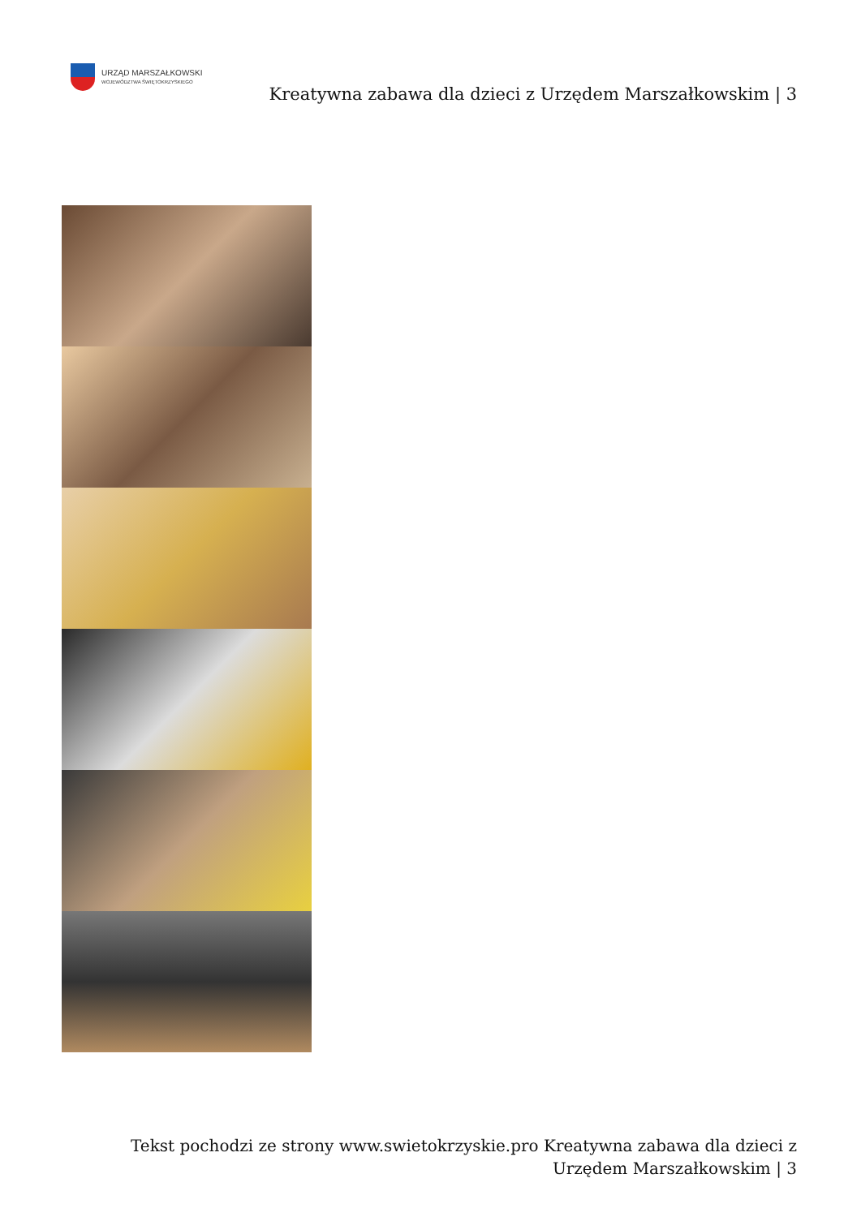URZĄD MARSZAŁKOWSKI
WOJEWÓDZTWA ŚWIĘTOKRZYSKIEGO
Kreatywna zabawa dla dzieci z Urzędem Marszałkowskim | 3
Tekst pochodzi ze strony www.swietokrzyskie.pro Kreatywna zabawa dla dzieci z Urzędem Marszałkowskim | 3